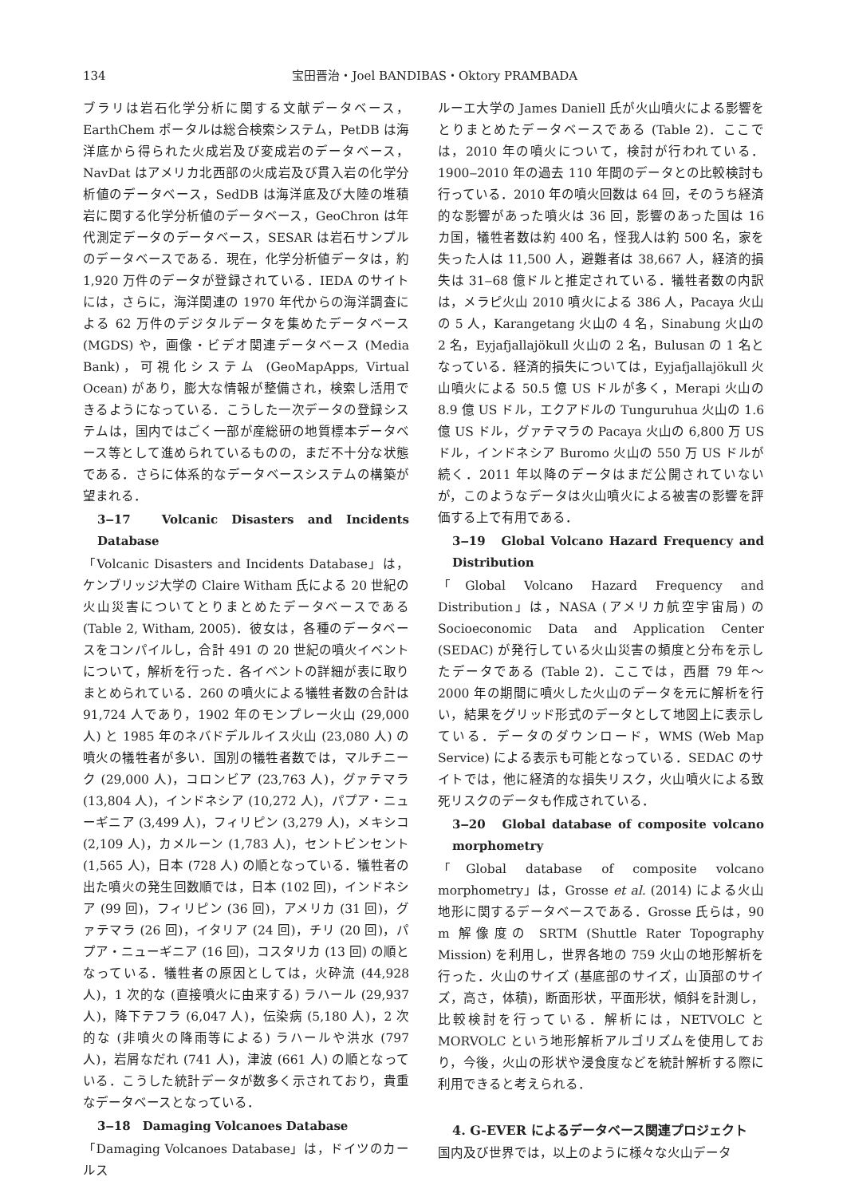134 宝田晋治・Joel BANDIBAS・Oktory PRAMBADA
ブラリは岩石化学分析に関する文献データベース，EarthChem ポータルは総合検索システム，PetDB は海洋底から得られた火成岩及び変成岩のデータベース，NavDat はアメリカ北西部の火成岩及び貫入岩の化学分析値のデータベース，SedDB は海洋底及び大陸の堆積岩に関する化学分析値のデータベース，GeoChron は年代測定データのデータベース，SESAR は岩石サンプルのデータベースである．現在，化学分析値データは，約 1,920 万件のデータが登録されている．IEDA のサイトには，さらに，海洋関連の 1970 年代からの海洋調査による 62 万件のデジタルデータを集めたデータベース (MGDS) や，画像・ビデオ関連データベース (Media Bank)，可視化システム (GeoMapApps, Virtual Ocean) があり，膨大な情報が整備され，検索し活用できるようになっている．こうした一次データの登録システムは，国内ではごく一部が産総研の地質標本データベース等として進められているものの，まだ不十分な状態である．さらに体系的なデータベースシステムの構築が望まれる．
3‒17　Volcanic Disasters and Incidents Database
「Volcanic Disasters and Incidents Database」は，ケンブリッジ大学の Claire Witham 氏による 20 世紀の火山災害についてとりまとめたデータベースである (Table 2, Witham, 2005)．彼女は，各種のデータベースをコンパイルし，合計 491 の 20 世紀の噴火イベントについて，解析を行った．各イベントの詳細が表に取りまとめられている．260 の噴火による犠牲者数の合計は 91,724 人であり，1902 年のモンプレー火山 (29,000 人) と 1985 年のネバドデルルイス火山 (23,080 人) の噴火の犠牲者が多い．国別の犠牲者数では，マルチニーク (29,000 人)，コロンビア (23,763 人)，グァテマラ (13,804 人)，インドネシア (10,272 人)，パプア・ニューギニア (3,499 人)，フィリピン (3,279 人)，メキシコ (2,109 人)，カメルーン (1,783 人)，セントビンセント (1,565 人)，日本 (728 人) の順となっている．犠牲者の出た噴火の発生回数順では，日本 (102 回)，インドネシア (99 回)，フィリピン (36 回)，アメリカ (31 回)，グァテマラ (26 回)，イタリア (24 回)，チリ (20 回)，パプア・ニューギニア (16 回)，コスタリカ (13 回) の順となっている．犠牲者の原因としては，火砕流 (44,928 人)，1 次的な (直接噴火に由来する) ラハール (29,937 人)，降下テフラ (6,047 人)，伝染病 (5,180 人)，2 次的な (非噴火の降雨等による) ラハールや洪水 (797 人)，岩屑なだれ (741 人)，津波 (661 人) の順となっている．こうした統計データが数多く示されており，貴重なデータベースとなっている．
3‒18　Damaging Volcanoes Database
「Damaging Volcanoes Database」は，ドイツのカールス
ルーエ大学の James Daniell 氏が火山噴火による影響をとりまとめたデータベースである (Table 2)．ここでは，2010 年の噴火について，検討が行われている．1900‒2010 年の過去 110 年間のデータとの比較検討も行っている．2010 年の噴火回数は 64 回，そのうち経済的な影響があった噴火は 36 回，影響のあった国は 16 カ国，犠牲者数は約 400 名，怪我人は約 500 名，家を失った人は 11,500 人，避難者は 38,667 人，経済的損失は 31‒68 億ドルと推定されている．犠牲者数の内訳は，メラピ火山 2010 噴火による 386 人，Pacaya 火山の 5 人，Karangetang 火山の 4 名，Sinabung 火山の 2 名，Eyjafjallajökull 火山の 2 名，Bulusan の 1 名となっている．経済的損失については，Eyjafjallajökull 火山噴火による 50.5 億 US ドルが多く，Merapi 火山の 8.9 億 US ドル，エクアドルの Tunguruhua 火山の 1.6 億 US ドル，グァテマラの Pacaya 火山の 6,800 万 US ドル，インドネシア Buromo 火山の 550 万 US ドルが続く．2011 年以降のデータはまだ公開されていないが，このようなデータは火山噴火による被害の影響を評価する上で有用である．
3‒19　Global Volcano Hazard Frequency and Distribution
「Global Volcano Hazard Frequency and Distribution」は，NASA (アメリカ航空宇宙局) の Socioeconomic Data and Application Center (SEDAC) が発行している火山災害の頻度と分布を示したデータである (Table 2)．ここでは，西暦 79 年～2000 年の期間に噴火した火山のデータを元に解析を行い，結果をグリッド形式のデータとして地図上に表示している．データのダウンロード，WMS (Web Map Service) による表示も可能となっている．SEDAC のサイトでは，他に経済的な損失リスク，火山噴火による致死リスクのデータも作成されている．
3‒20　Global database of composite volcano morphometry
「Global database of composite volcano morphometry」は，Grosse et al. (2014) による火山地形に関するデータベースである．Grosse 氏らは，90 m 解像度の SRTM (Shuttle Rater Topography Mission) を利用し，世界各地の 759 火山の地形解析を行った．火山のサイズ (基底部のサイズ，山頂部のサイズ，高さ，体積)，断面形状，平面形状，傾斜を計測し，比較検討を行っている．解析には，NETVOLC と MORVOLC という地形解析アルゴリズムを使用しており，今後，火山の形状や浸食度などを統計解析する際に利用できると考えられる．
4. G-EVER によるデータベース関連プロジェクト
国内及び世界では，以上のように様々な火山データ